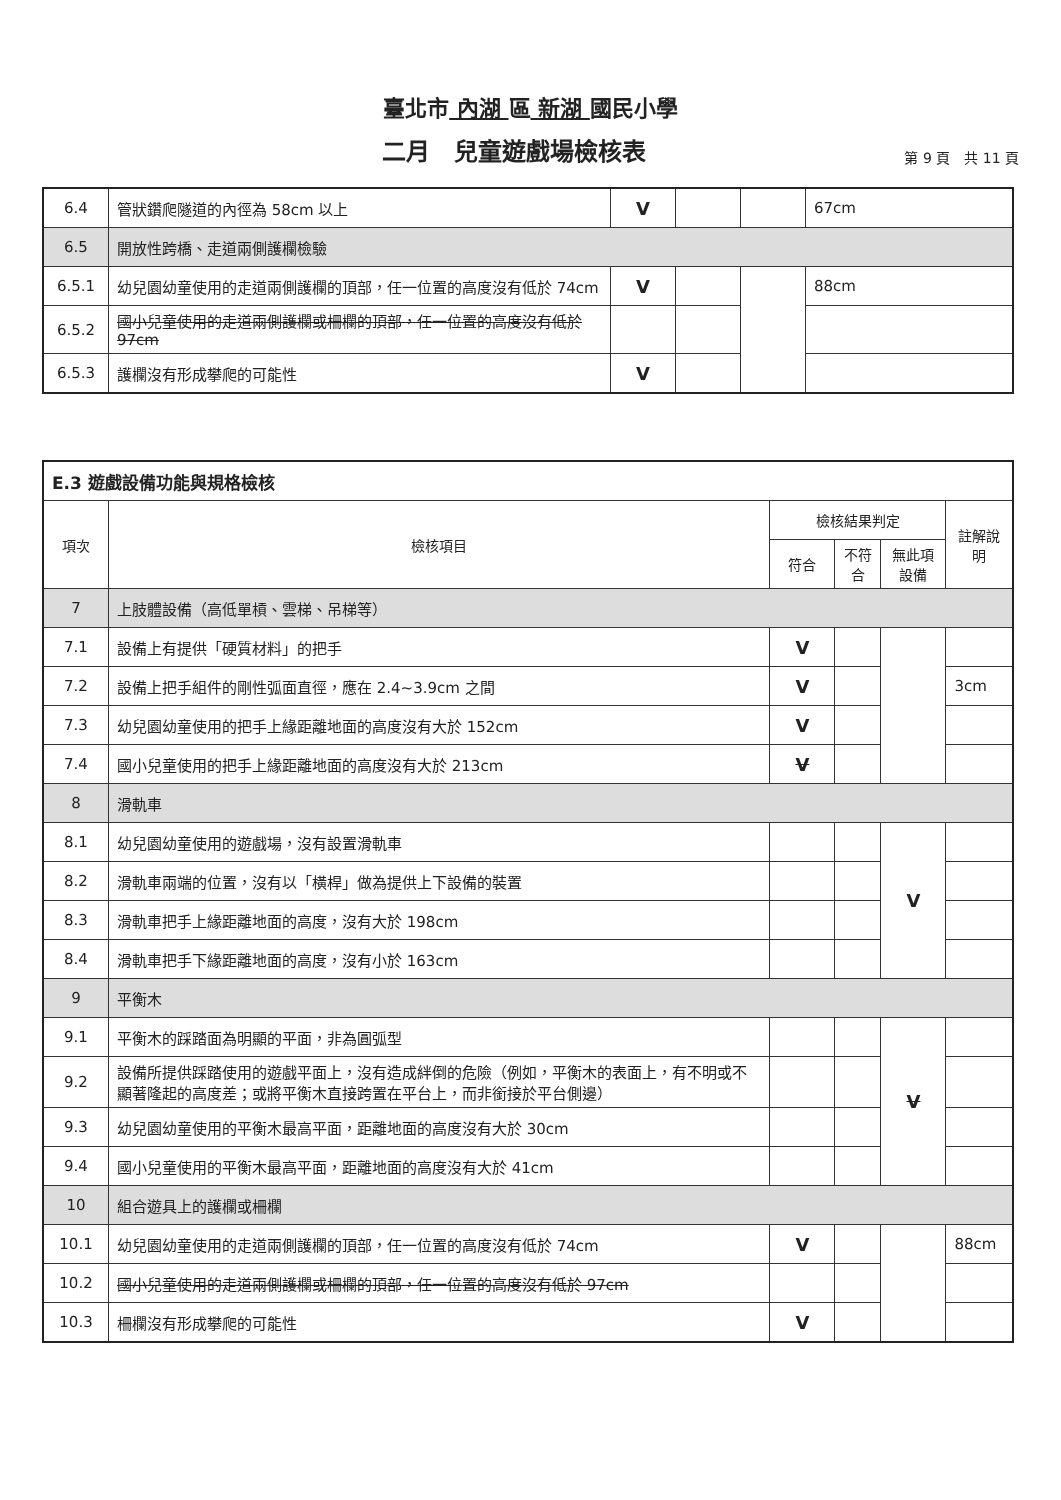臺北市 內湖 區 新湖 國民小學
二月　兒童遊戲場檢核表
第 9 頁　共 11 頁
| 6.4 | 管狀鑽爬隧道的內徑為 58cm 以上 | V | | | 67cm |
| 6.5 | 開放性跨橋、走道兩側護欄檢驗 | | | | |
| 6.5.1 | 幼兒園幼童使用的走道兩側護欄的頂部，任一位置的高度沒有低於 74cm | V | | | 88cm |
| 6.5.2 | 國小兒童使用的走道兩側護欄或柵欄的頂部，任一位置的高度沒有低於 97cm | | | | |
| 6.5.3 | 護欄沒有形成攀爬的可能性 | V | | | |
| E.3 遊戲設備功能與規格檢核 | | | | | |
| --- | --- | --- | --- | --- | --- |
| 項次 | 檢核項目 | 檢核結果判定 | | | 註解說明 |
| | | 符合 | 不符合 | 無此項設備 | |
| 7 | 上肢體設備（高低單槓、雲梯、吊梯等） | | | | |
| 7.1 | 設備上有提供「硬質材料」的把手 | V | | | |
| 7.2 | 設備上把手組件的剛性弧面直徑，應在 2.4~3.9cm 之間 | V | | | 3cm |
| 7.3 | 幼兒園幼童使用的把手上緣距離地面的高度沒有大於 152cm | V | | | |
| 7.4 | 國小兒童使用的把手上緣距離地面的高度沒有大於 213cm | V | | | |
| 8 | 滑軌車 | | | | |
| 8.1 | 幼兒園幼童使用的遊戲場，沒有設置滑軌車 | | | V | |
| 8.2 | 滑軌車兩端的位置，沒有以「橫桿」做為提供上下設備的裝置 | | | | |
| 8.3 | 滑軌車把手上緣距離地面的高度，沒有大於 198cm | | | | |
| 8.4 | 滑軌車把手下緣距離地面的高度，沒有小於 163cm | | | | |
| 9 | 平衡木 | | | | |
| 9.1 | 平衡木的踩踏面為明顯的平面，非為圓弧型 | | | V | |
| 9.2 | 設備所提供踩踏使用的遊戲平面上，沒有造成絆倒的危險（例如，平衡木的表面上，有不明或不顯著隆起的高度差；或將平衡木直接跨置在平台上，而非銜接於平台側邊） | | | | |
| 9.3 | 幼兒園幼童使用的平衡木最高平面，距離地面的高度沒有大於 30cm | | | | |
| 9.4 | 國小兒童使用的平衡木最高平面，距離地面的高度沒有大於 41cm | | | | |
| 10 | 組合遊具上的護欄或柵欄 | | | | |
| 10.1 | 幼兒園幼童使用的走道兩側護欄的頂部，任一位置的高度沒有低於 74cm | V | | | 88cm |
| 10.2 | 國小兒童使用的走道兩側護欄或柵欄的頂部，任一位置的高度沒有低於 97cm | | | | |
| 10.3 | 柵欄沒有形成攀爬的可能性 | V | | | |